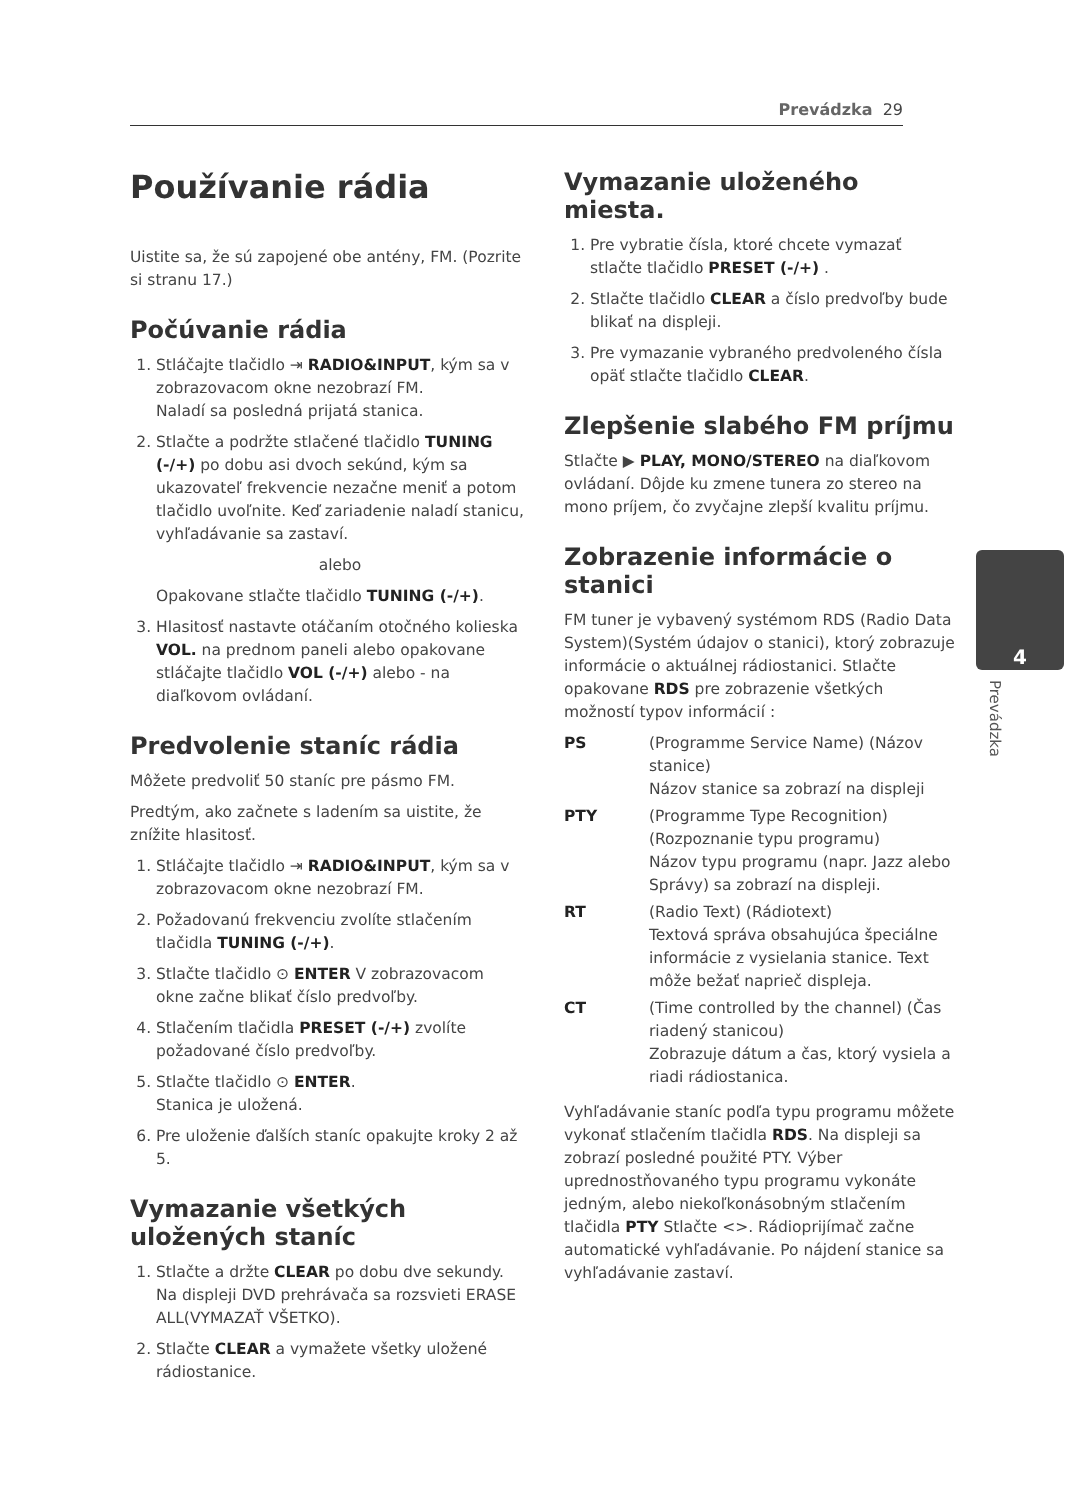Prevádzka 29
Používanie rádia
Uistite sa, že sú zapojené obe antény, FM. (Pozrite si stranu 17.)
Počúvanie rádia
1. Stláčajte tlačidlo ⇥ RADIO&INPUT, kým sa v zobrazovacom okne nezobrazí FM.
Naladí sa posledná prijatá stanica.
2. Stlačte a podržte stlačené tlačidlo TUNING (-/+) po dobu asi dvoch sekúnd, kým sa ukazovateľ frekvencie nezačne meniť a potom tlačidlo uvoľnite. Keď zariadenie naladí stanicu, vyhľadávanie sa zastaví.
alebo
Opakovane stlačte tlačidlo TUNING (-/+).
3. Hlasitosť nastavte otáčaním otočného kolieska VOL. na prednom paneli alebo opakovane stláčajte tlačidlo VOL (-/+) alebo - na diaľkovom ovládaní.
Predvolenie staníc rádia
Môžete predvoliť 50 staníc pre pásmo FM.
Predtým, ako začnete s ladením sa uistite, že znížite hlasitosť.
1. Stláčajte tlačidlo ⇥ RADIO&INPUT, kým sa v zobrazovacom okne nezobrazí FM.
2. Požadovanú frekvenciu zvolíte stlačením tlačidla TUNING (-/+).
3. Stlačte tlačidlo ⊙ ENTER V zobrazovacom okne začne blikať číslo predvoľby.
4. Stlačením tlačidla PRESET (-/+) zvolíte požadované číslo predvoľby.
5. Stlačte tlačidlo ⊙ ENTER.
Stanica je uložená.
6. Pre uloženie ďalších staníc opakujte kroky 2 až 5.
Vymazanie všetkých uložených staníc
1. Stlačte a držte CLEAR po dobu dve sekundy. Na displeji DVD prehrávača sa rozsvieti ERASE ALL(VYMAZAŤ VŠETKO).
2. Stlačte CLEAR a vymažete všetky uložené rádiostanice.
Vymazanie uloženého miesta.
1. Pre vybratie čísla, ktoré chcete vymazať stlačte tlačidlo PRESET (-/+) .
2. Stlačte tlačidlo CLEAR a číslo predvoľby bude blikať na displeji.
3. Pre vymazanie vybraného predvoleného čísla opäť stlačte tlačidlo CLEAR.
Zlepšenie slabého FM príjmu
Stlačte ▶ PLAY, MONO/STEREO na diaľkovom ovládaní. Dôjde ku zmene tunera zo stereo na mono príjem, čo zvyčajne zlepší kvalitu príjmu.
Zobrazenie informácie o stanici
FM tuner je vybavený systémom RDS (Radio Data System)(Systém údajov o stanici), ktorý zobrazuje informácie o aktuálnej rádiostanici. Stlačte opakovane RDS pre zobrazenie všetkých možností typov informácií :
PS
(Programme Service Name) (Názov stanice)
Názov stanice sa zobrazí na displeji
PTY
(Programme Type Recognition) (Rozpoznanie typu programu)
Názov typu programu (napr. Jazz alebo Správy) sa zobrazí na displeji.
RT
(Radio Text) (Rádiotext)
Textová správa obsahujúca špeciálne informácie z vysielania stanice. Text môže bežať naprieč displeja.
CT
(Time controlled by the channel) (Čas riadený stanicou)
Zobrazuje dátum a čas, ktorý vysiela a riadi rádiostanica.
Vyhľadávanie staníc podľa typu programu môžete vykonať stlačením tlačidla RDS. Na displeji sa zobrazí posledné použité PTY. Výber uprednostňovaného typu programu vykonáte jedným, alebo niekoľkonásobným stlačením tlačidla PTY Stlačte <>. Rádioprijímač začne automatické vyhľadávanie. Po nájdení stanice sa vyhľadávanie zastaví.
4
Prevádzka